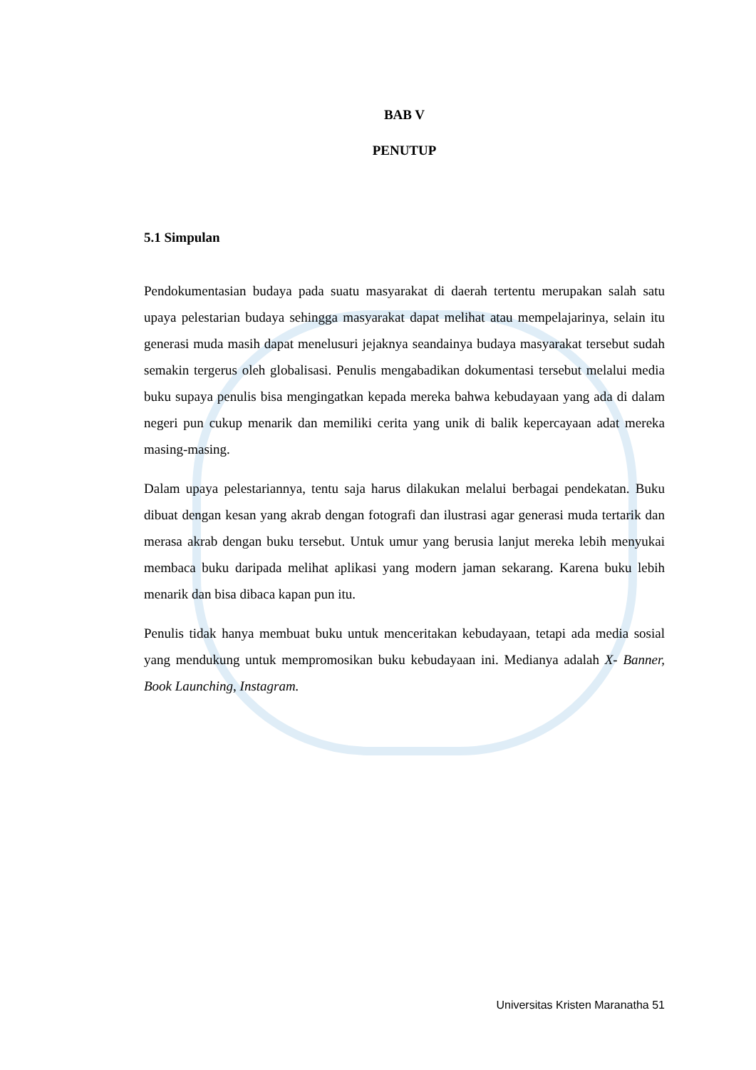BAB V
PENUTUP
5.1 Simpulan
Pendokumentasian budaya pada suatu masyarakat di daerah tertentu merupakan salah satu upaya pelestarian budaya sehingga masyarakat dapat melihat atau mempelajarinya, selain itu generasi muda masih dapat menelusuri jejaknya seandainya budaya masyarakat tersebut sudah semakin tergerus oleh globalisasi. Penulis mengabadikan dokumentasi tersebut melalui media buku supaya penulis bisa mengingatkan kepada mereka bahwa kebudayaan yang ada di dalam negeri pun cukup menarik dan memiliki cerita yang unik di balik kepercayaan adat mereka masing-masing.
Dalam upaya pelestariannya, tentu saja harus dilakukan melalui berbagai pendekatan. Buku dibuat dengan kesan yang akrab dengan fotografi dan ilustrasi agar generasi muda tertarik dan merasa akrab dengan buku tersebut. Untuk umur yang berusia lanjut mereka lebih menyukai membaca buku daripada melihat aplikasi yang modern jaman sekarang. Karena buku lebih menarik dan bisa dibaca kapan pun itu.
Penulis tidak hanya membuat buku untuk menceritakan kebudayaan, tetapi ada media sosial yang mendukung untuk mempromosikan buku kebudayaan ini. Medianya adalah X- Banner, Book Launching, Instagram.
Universitas Kristen Maranatha 51